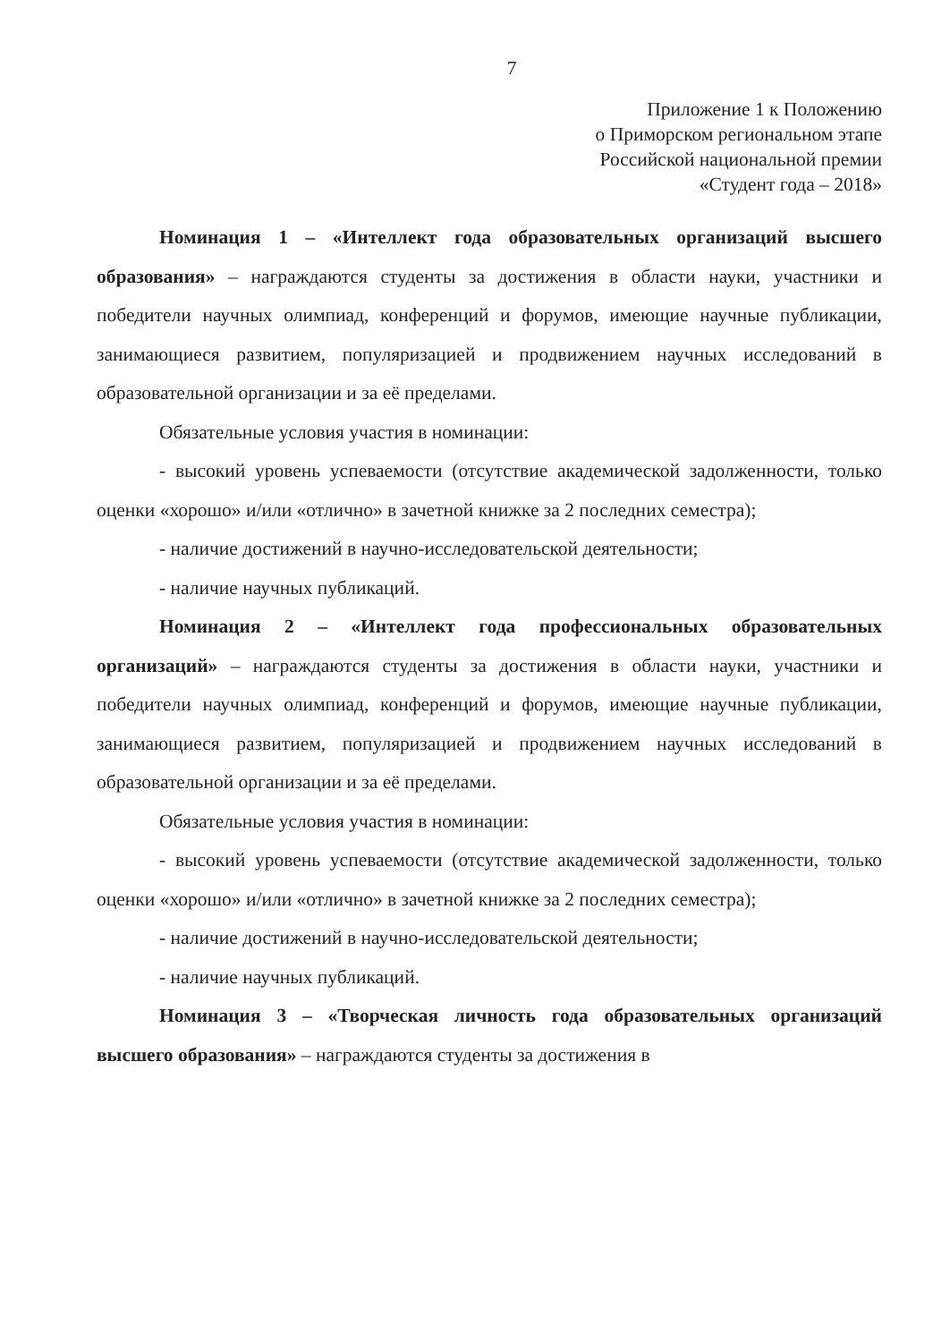7
Приложение 1 к Положению
о Приморском региональном этапе
Российской национальной премии
«Студент года – 2018»
Номинация 1 – «Интеллект года образовательных организаций высшего образования» – награждаются студенты за достижения в области науки, участники и победители научных олимпиад, конференций и форумов, имеющие научные публикации, занимающиеся развитием, популяризацией и продвижением научных исследований в образовательной организации и за её пределами.
Обязательные условия участия в номинации:
- высокий уровень успеваемости (отсутствие академической задолженности, только оценки «хорошо» и/или «отлично» в зачетной книжке за 2 последних семестра);
- наличие достижений в научно-исследовательской деятельности;
- наличие научных публикаций.
Номинация 2 – «Интеллект года профессиональных образовательных организаций» – награждаются студенты за достижения в области науки, участники и победители научных олимпиад, конференций и форумов, имеющие научные публикации, занимающиеся развитием, популяризацией и продвижением научных исследований в образовательной организации и за её пределами.
Обязательные условия участия в номинации:
- высокий уровень успеваемости (отсутствие академической задолженности, только оценки «хорошо» и/или «отлично» в зачетной книжке за 2 последних семестра);
- наличие достижений в научно-исследовательской деятельности;
- наличие научных публикаций.
Номинация 3 – «Творческая личность года образовательных организаций высшего образования» – награждаются студенты за достижения в